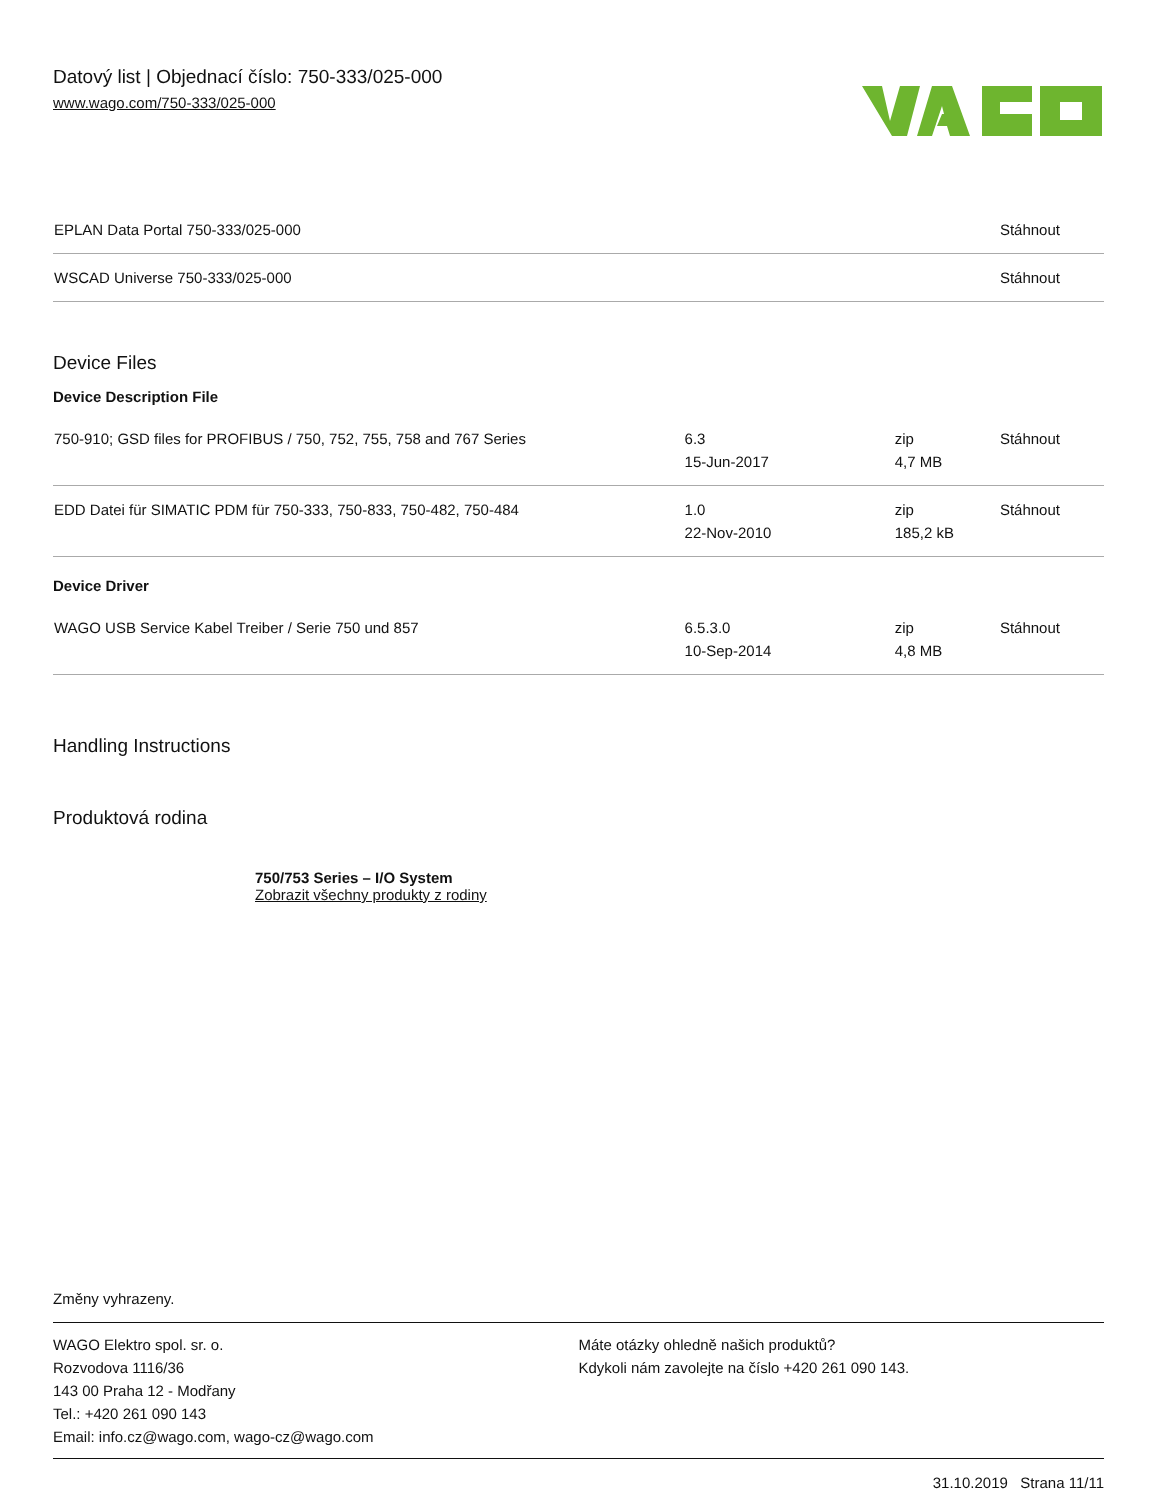Datový list | Objednací číslo: 750-333/025-000
www.wago.com/750-333/025-000
| EPLAN Data Portal 750-333/025-000 | | | Stáhnout |
| WSCAD Universe 750-333/025-000 | | | Stáhnout |
Device Files
Device Description File
| 750-910; GSD files for PROFIBUS / 750, 752, 755, 758 and 767 Series | 6.3 15-Jun-2017 | zip 4,7 MB | Stáhnout |
| EDD Datei für SIMATIC PDM für 750-333, 750-833, 750-482, 750-484 | 1.0 22-Nov-2010 | zip 185,2 kB | Stáhnout |
Device Driver
| WAGO USB Service Kabel Treiber / Serie 750 und 857 | 6.5.3.0 10-Sep-2014 | zip 4,8 MB | Stáhnout |
Handling Instructions
Produktová rodina
750/753 Series – I/O System
Zobrazit všechny produkty z rodiny
Změny vyhrazeny.
WAGO Elektro spol. sr. o.
Rozvodova 1116/36
143 00 Praha 12 - Modřany
Tel.: +420 261 090 143
Email: info.cz@wago.com, wago-cz@wago.com
Máte otázky ohledně našich produktů?
Kdykoli nám zavolejte na číslo +420 261 090 143.
31.10.2019 Strana 11/11